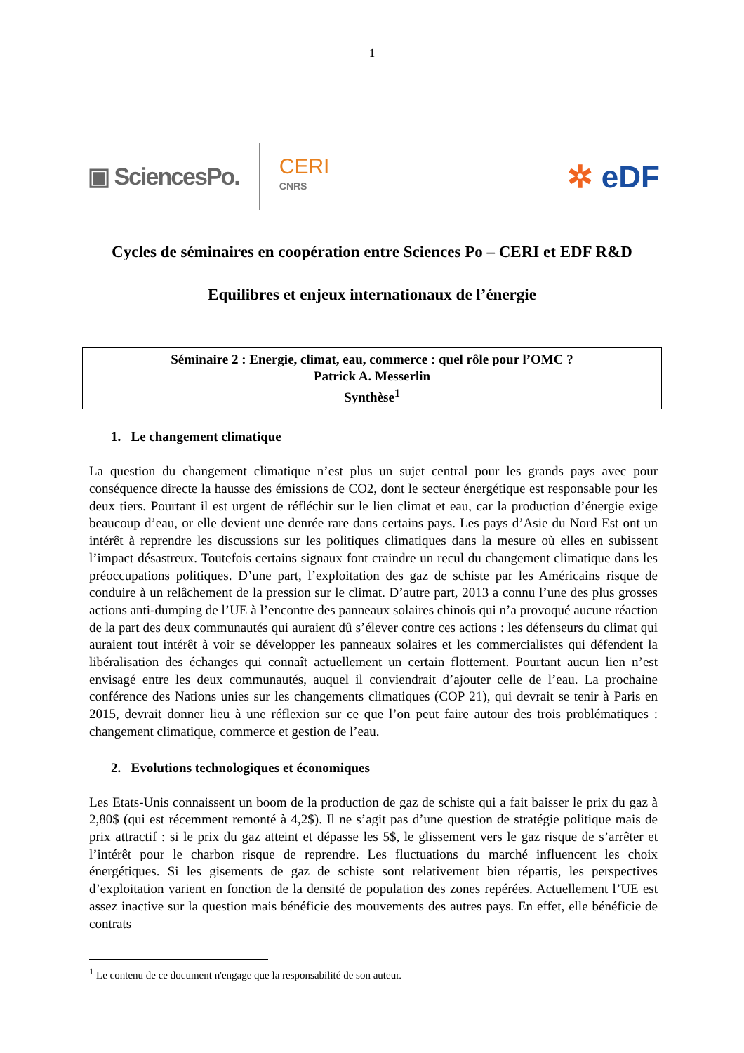1
▣ SciencesPo.
CERI
CNRS
✲ eDF
Cycles de séminaires en coopération entre Sciences Po – CERI et EDF R&D
Equilibres et enjeux internationaux de l’énergie
Séminaire 2 : Energie, climat, eau, commerce : quel rôle pour l’OMC ?
Patrick A. Messerlin
Synthèse<sup>1</sup>
1. Le changement climatique
La question du changement climatique n’est plus un sujet central pour les grands pays avec pour conséquence directe la hausse des émissions de CO2, dont le secteur énergétique est responsable pour les deux tiers. Pourtant il est urgent de réfléchir sur le lien climat et eau, car la production d’énergie exige beaucoup d’eau, or elle devient une denrée rare dans certains pays. Les pays d’Asie du Nord Est ont un intérêt à reprendre les discussions sur les politiques climatiques dans la mesure où elles en subissent l’impact désastreux. Toutefois certains signaux font craindre un recul du changement climatique dans les préoccupations politiques. D’une part, l’exploitation des gaz de schiste par les Américains risque de conduire à un relâchement de la pression sur le climat. D’autre part, 2013 a connu l’une des plus grosses actions anti-dumping de l’UE à l’encontre des panneaux solaires chinois qui n’a provoqué aucune réaction de la part des deux communautés qui auraient dû s’élever contre ces actions : les défenseurs du climat qui auraient tout intérêt à voir se développer les panneaux solaires et les commercialistes qui défendent la libéralisation des échanges qui connaît actuellement un certain flottement. Pourtant aucun lien n’est envisagé entre les deux communautés, auquel il conviendrait d’ajouter celle de l’eau. La prochaine conférence des Nations unies sur les changements climatiques (COP 21), qui devrait se tenir à Paris en 2015, devrait donner lieu à une réflexion sur ce que l’on peut faire autour des trois problématiques : changement climatique, commerce et gestion de l’eau.
2. Evolutions technologiques et économiques
Les Etats-Unis connaissent un boom de la production de gaz de schiste qui a fait baisser le prix du gaz à 2,80$ (qui est récemment remonté à 4,2$). Il ne s’agit pas d’une question de stratégie politique mais de prix attractif : si le prix du gaz atteint et dépasse les 5$, le glissement vers le gaz risque de s’arrêter et l’intérêt pour le charbon risque de reprendre. Les fluctuations du marché influencent les choix énergétiques. Si les gisements de gaz de schiste sont relativement bien répartis, les perspectives d’exploitation varient en fonction de la densité de population des zones repérées. Actuellement l’UE est assez inactive sur la question mais bénéficie des mouvements des autres pays. En effet, elle bénéficie de contrats
<sup>1</sup> Le contenu de ce document n'engage que la responsabilité de son auteur.